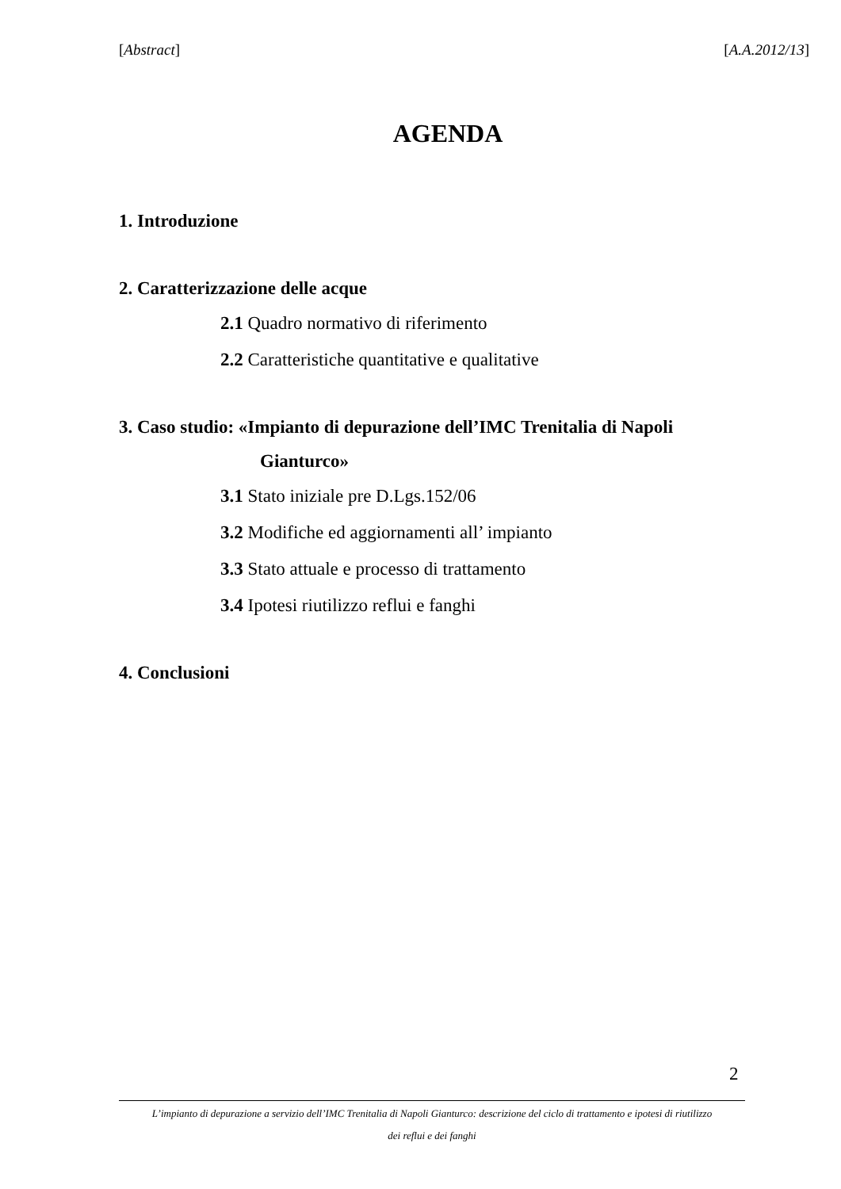[Abstract] [A.A.2012/13]
AGENDA
1. Introduzione
2. Caratterizzazione delle acque
2.1 Quadro normativo di riferimento
2.2 Caratteristiche quantitative e qualitative
3. Caso studio: «Impianto di depurazione dell’IMC Trenitalia di Napoli
Gianturco»
3.1 Stato iniziale pre D.Lgs.152/06
3.2 Modifiche ed aggiornamenti all’ impianto
3.3 Stato attuale e processo di trattamento
3.4 Ipotesi riutilizzo reflui e fanghi
4. Conclusioni
2
L’impianto di depurazione a servizio dell’IMC Trenitalia di Napoli Gianturco: descrizione del ciclo di trattamento e ipotesi di riutilizzo
dei reflui e dei fanghi